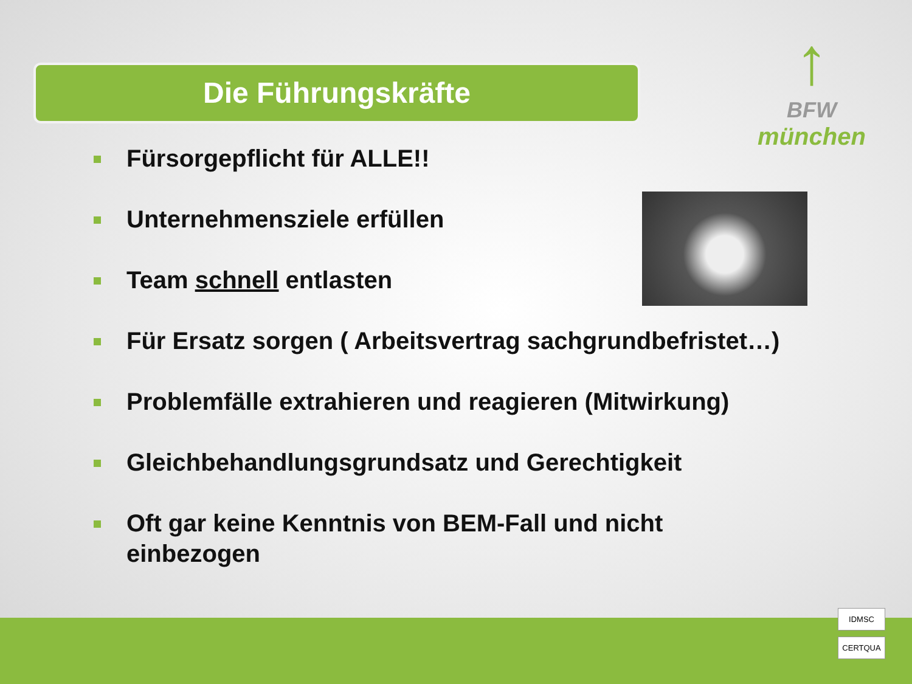Die Führungskräfte
↑
BFW
münchen
Fürsorgepflicht für ALLE!!
Unternehmensziele erfüllen
Team schnell entlasten
Für Ersatz sorgen ( Arbeitsvertrag sachgrundbefristet…)
Problemfälle extrahieren und reagieren (Mitwirkung)
Gleichbehandlungsgrundsatz und Gerechtigkeit
Oft gar keine Kenntnis von BEM-Fall und nicht einbezogen
IDMSC
CERTQUA